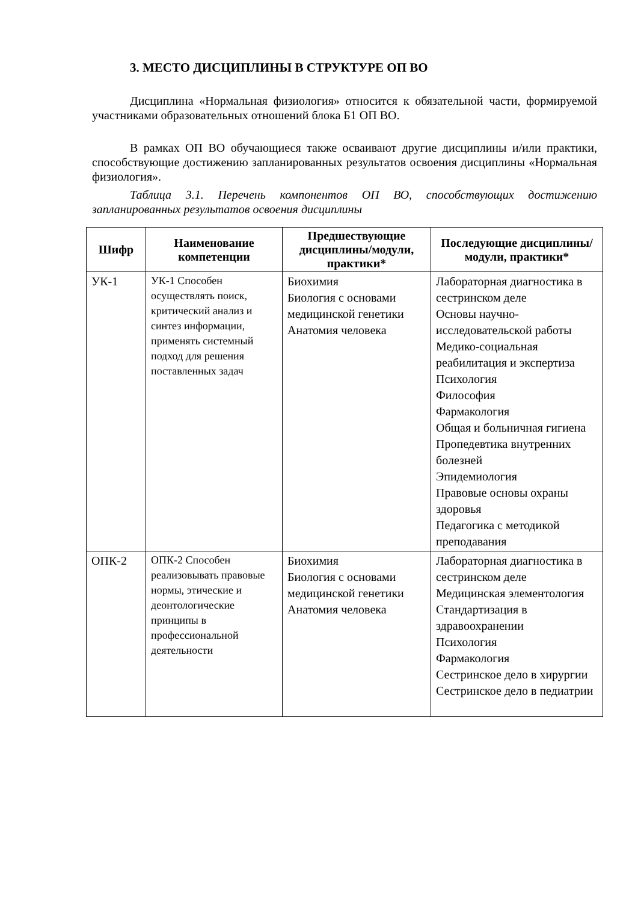3. МЕСТО ДИСЦИПЛИНЫ В СТРУКТУРЕ ОП ВО
Дисциплина «Нормальная физиология» относится к обязательной части, формируемой участниками образовательных отношений блока Б1 ОП ВО.
В рамках ОП ВО обучающиеся также осваивают другие дисциплины и/или практики, способствующие достижению запланированных результатов освоения дисциплины «Нормальная физиология».
Таблица 3.1. Перечень компонентов ОП ВО, способствующих достижению запланированных результатов освоения дисциплины
| Шифр | Наименование компетенции | Предшествующие дисциплины/модули, практики* | Последующие дисциплины/модули, практики* |
| --- | --- | --- | --- |
| УК-1 | УК-1 Способен осуществлять поиск, критический анализ и синтез информации, применять системный подход для решения поставленных задач | Биохимия Биология с основами медицинской генетики Анатомия человека | Лабораторная диагностика в сестринском деле Основы научно-исследовательской работы Медико-социальная реабилитация и экспертиза Психология Философия Фармакология Общая и больничная гигиена Пропедевтика внутренних болезней Эпидемиология Правовые основы охраны здоровья Педагогика с методикой преподавания |
| ОПК-2 | ОПК-2 Способен реализовывать правовые нормы, этические и деонтологические принципы в профессиональной деятельности | Биохимия Биология с основами медицинской генетики Анатомия человека | Лабораторная диагностика в сестринском деле Медицинская элементология Стандартизация в здравоохранении Психология Фармакология Сестринское дело в хирургии Сестринское дело в педиатрии |